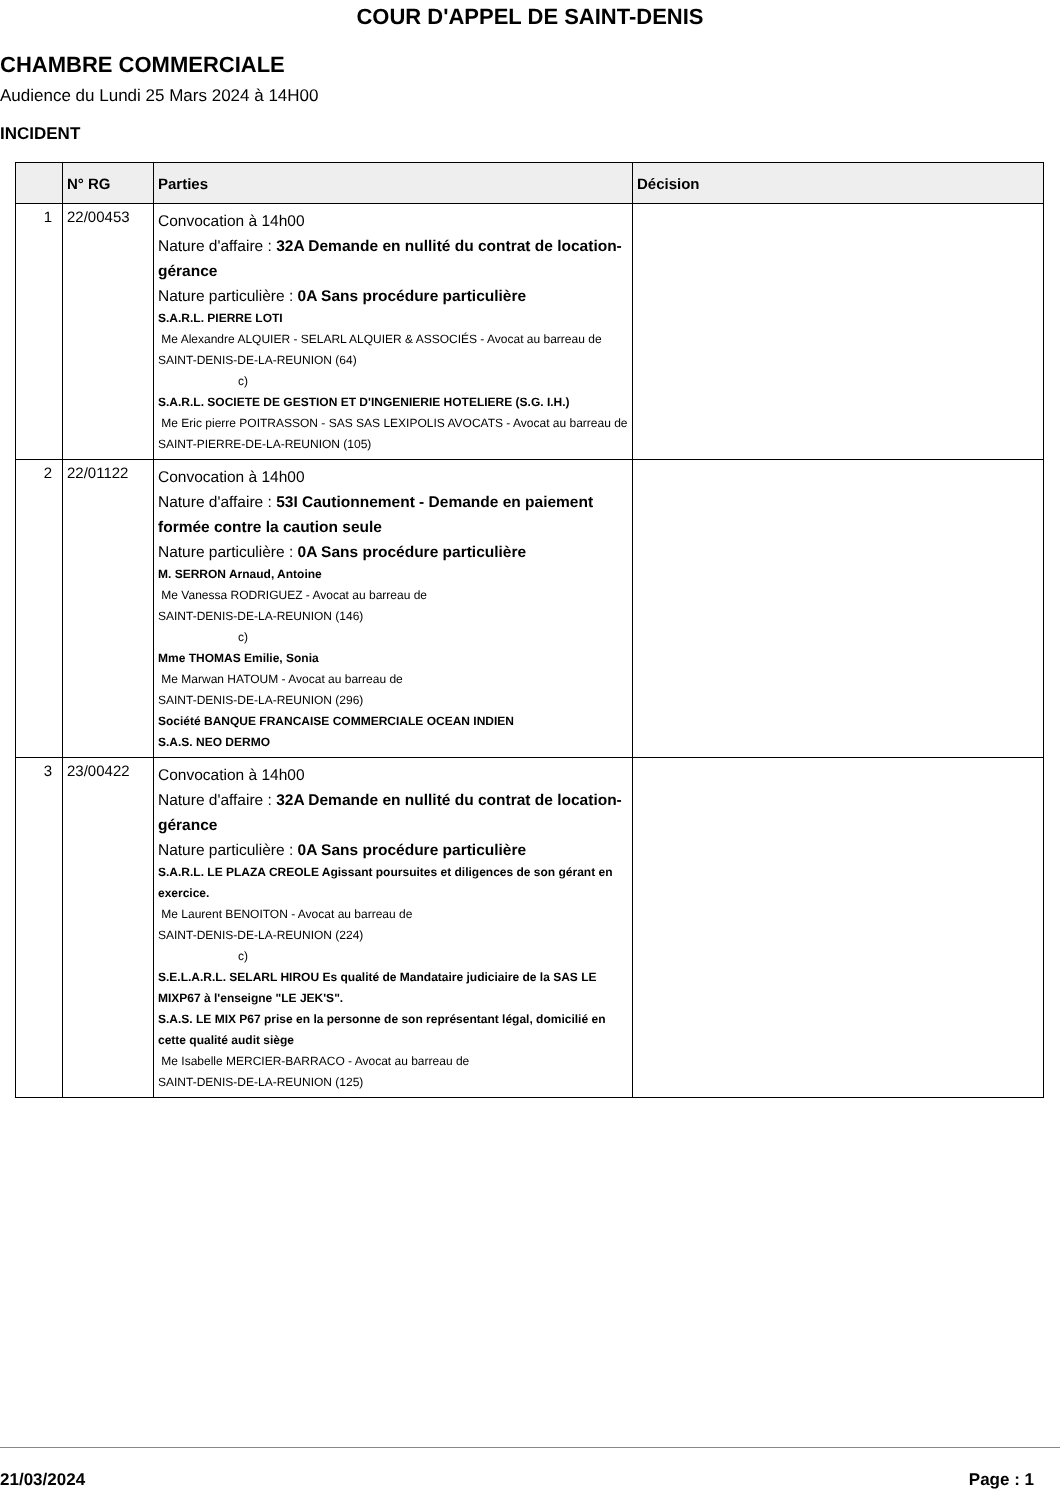COUR D'APPEL DE SAINT-DENIS
CHAMBRE COMMERCIALE
Audience du Lundi 25 Mars 2024 à 14H00
INCIDENT
| | N° RG | Parties | Décision |
| --- | --- | --- | --- |
| 1 | 22/00453 | Convocation à 14h00 Nature d'affaire : 32A Demande en nullité du contrat de location-gérance Nature particulière : 0A Sans procédure particulière S.A.R.L. PIERRE LOTI Me Alexandre ALQUIER - SELARL ALQUIER & ASSOCIÉS - Avocat au barreau de SAINT-DENIS-DE-LA-REUNION (64) c) S.A.R.L. SOCIETE DE GESTION ET D'INGENIERIE HOTELIERE (S.G. I.H.) Me Eric pierre POITRASSON - SAS SAS LEXIPOLIS AVOCATS - Avocat au barreau de SAINT-PIERRE-DE-LA-REUNION (105) | |
| 2 | 22/01122 | Convocation à 14h00 Nature d'affaire : 53I Cautionnement - Demande en paiement formée contre la caution seule Nature particulière : 0A Sans procédure particulière M. SERRON Arnaud, Antoine Me Vanessa RODRIGUEZ - Avocat au barreau de SAINT-DENIS-DE-LA-REUNION (146) c) Mme THOMAS Emilie, Sonia Me Marwan HATOUM - Avocat au barreau de SAINT-DENIS-DE-LA-REUNION (296) Société BANQUE FRANCAISE COMMERCIALE OCEAN INDIEN S.A.S. NEO DERMO | |
| 3 | 23/00422 | Convocation à 14h00 Nature d'affaire : 32A Demande en nullité du contrat de location-gérance Nature particulière : 0A Sans procédure particulière S.A.R.L. LE PLAZA CREOLE Agissant poursuites et diligences de son gérant en exercice. Me Laurent BENOITON - Avocat au barreau de SAINT-DENIS-DE-LA-REUNION (224) c) S.E.L.A.R.L. SELARL HIROU Es qualité de Mandataire judiciaire de la SAS LE MIXP67 à l'enseigne "LE JEK'S". S.A.S. LE MIX P67 prise en la personne de son représentant légal, domicilié en cette qualité audit siège Me Isabelle MERCIER-BARRACO - Avocat au barreau de SAINT-DENIS-DE-LA-REUNION (125) | |
21/03/2024 Page : 1